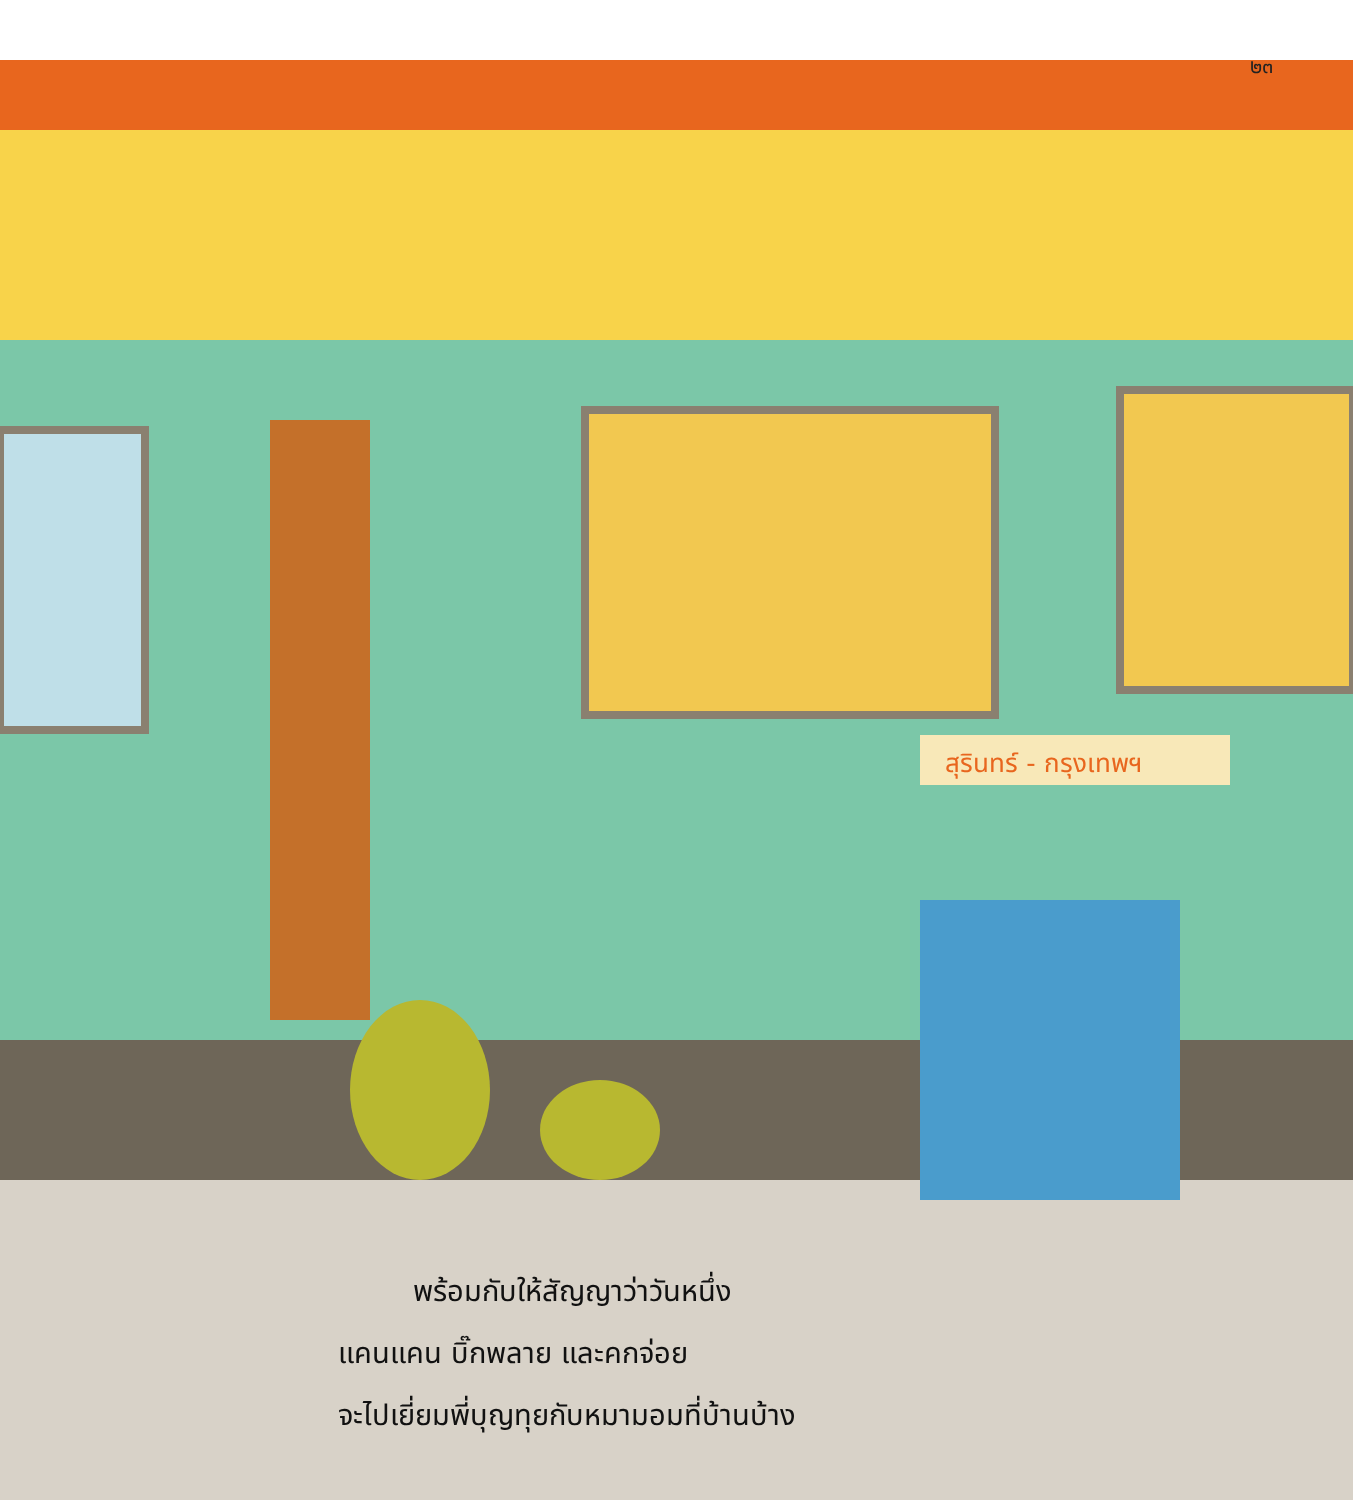สุรินทร์ - กรุงเทพฯ
๒๓
พร้อมกับให้สัญญาว่าวันหนึ่ง
แคนแคน บิ๊กพลาย และคกจ่อย
จะไปเยี่ยมพี่บุญทุยกับหมามอมที่บ้านบ้าง